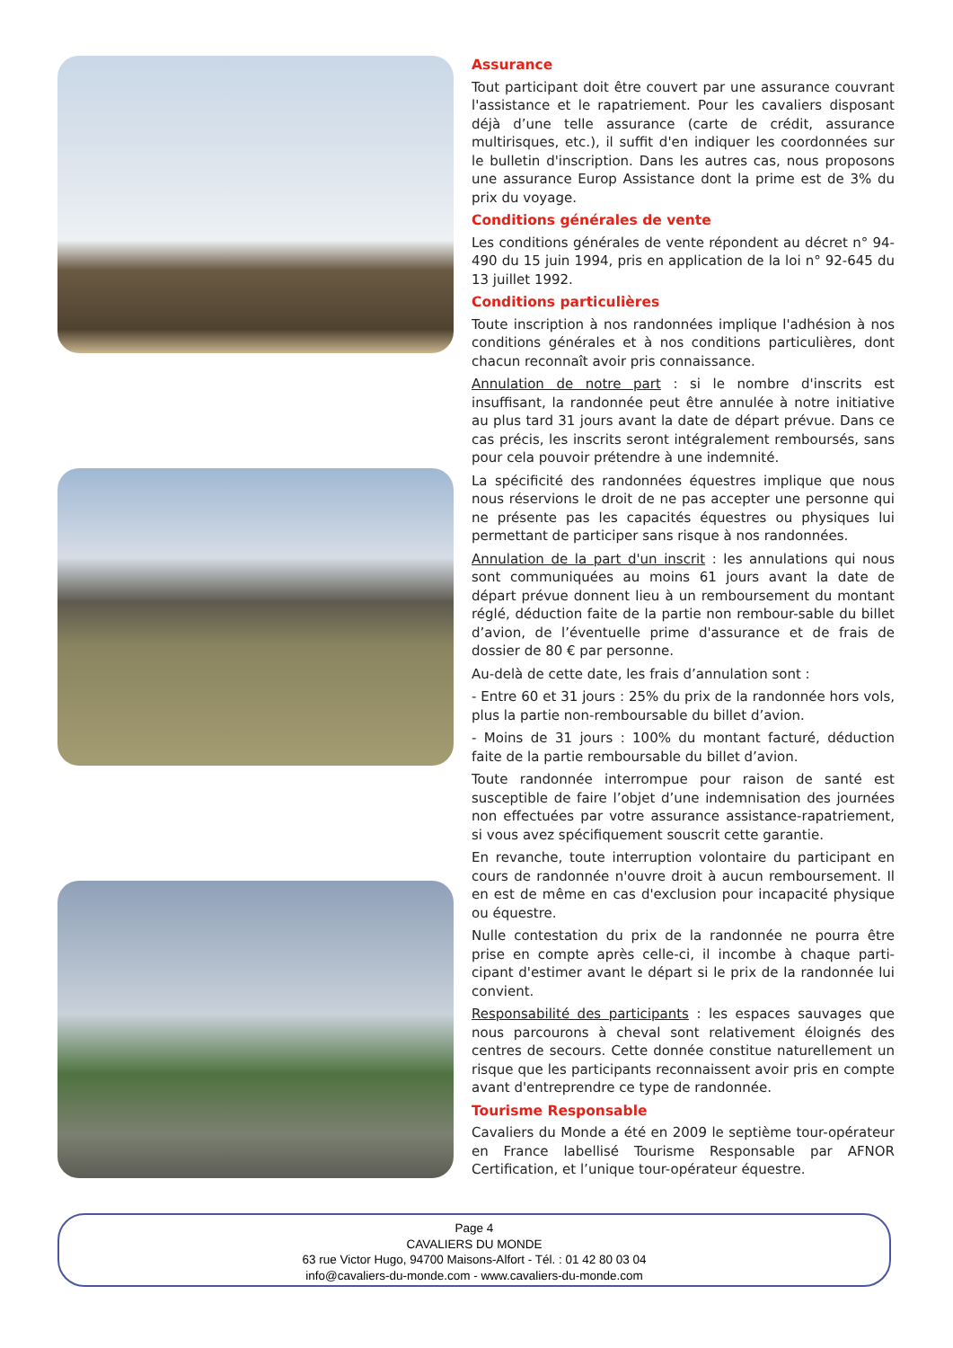Assurance
Tout participant doit être couvert par une assurance couvrant l'assistance et le rapatriement. Pour les cavaliers disposant déjà d’une telle assurance (carte de crédit, assurance multirisques, etc.), il suffit d'en indiquer les coordonnées sur le bulletin d'inscription. Dans les autres cas, nous proposons une assurance Europ Assistance dont la prime est de 3% du prix du voyage.
Conditions générales de vente
Les conditions générales de vente répondent au décret n° 94-490 du 15 juin 1994, pris en application de la loi n° 92-645 du 13 juillet 1992.
Conditions particulières
Toute inscription à nos randonnées implique l'adhésion à nos conditions générales et à nos conditions particulières, dont chacun reconnaît avoir pris connaissance.
Annulation de notre part : si le nombre d'inscrits est insuffisant, la randonnée peut être annulée à notre initiative au plus tard 31 jours avant la date de départ prévue. Dans ce cas précis, les inscrits seront intégralement remboursés, sans pour cela pouvoir prétendre à une indemnité.
La spécificité des randonnées équestres implique que nous nous réservions le droit de ne pas accepter une personne qui ne présente pas les capacités équestres ou physiques lui permettant de participer sans risque à nos randonnées.
Annulation de la part d'un inscrit : les annulations qui nous sont communiquées au moins 61 jours avant la date de départ prévue donnent lieu à un remboursement du montant réglé, déduction faite de la partie non rembour-sable du billet d’avion, de l’éventuelle prime d'assurance et de frais de dossier de 80 € par personne.
Au-delà de cette date, les frais d’annulation sont :
- Entre 60 et 31 jours : 25% du prix de la randonnée hors vols, plus la partie non-remboursable du billet d’avion.
- Moins de 31 jours : 100% du montant facturé, déduction faite de la partie remboursable du billet d’avion.
Toute randonnée interrompue pour raison de santé est susceptible de faire l’objet d’une indemnisation des journées non effectuées par votre assurance assistance-rapatriement, si vous avez spécifiquement souscrit cette garantie.
En revanche, toute interruption volontaire du participant en cours de randonnée n'ouvre droit à aucun remboursement. Il en est de même en cas d'exclusion pour incapacité physique ou équestre.
Nulle contestation du prix de la randonnée ne pourra être prise en compte après celle-ci, il incombe à chaque parti-cipant d'estimer avant le départ si le prix de la randonnée lui convient.
Responsabilité des participants : les espaces sauvages que nous parcourons à cheval sont relativement éloignés des centres de secours. Cette donnée constitue naturellement un risque que les participants reconnaissent avoir pris en compte avant d'entreprendre ce type de randonnée.
Tourisme Responsable
Cavaliers du Monde a été en 2009 le septième tour-opérateur en France labellisé Tourisme Responsable par AFNOR Certification, et l’unique tour-opérateur équestre.
Page 4
CAVALIERS DU MONDE
63 rue Victor Hugo, 94700 Maisons-Alfort - Tél. : 01 42 80 03 04
info@cavaliers-du-monde.com - www.cavaliers-du-monde.com